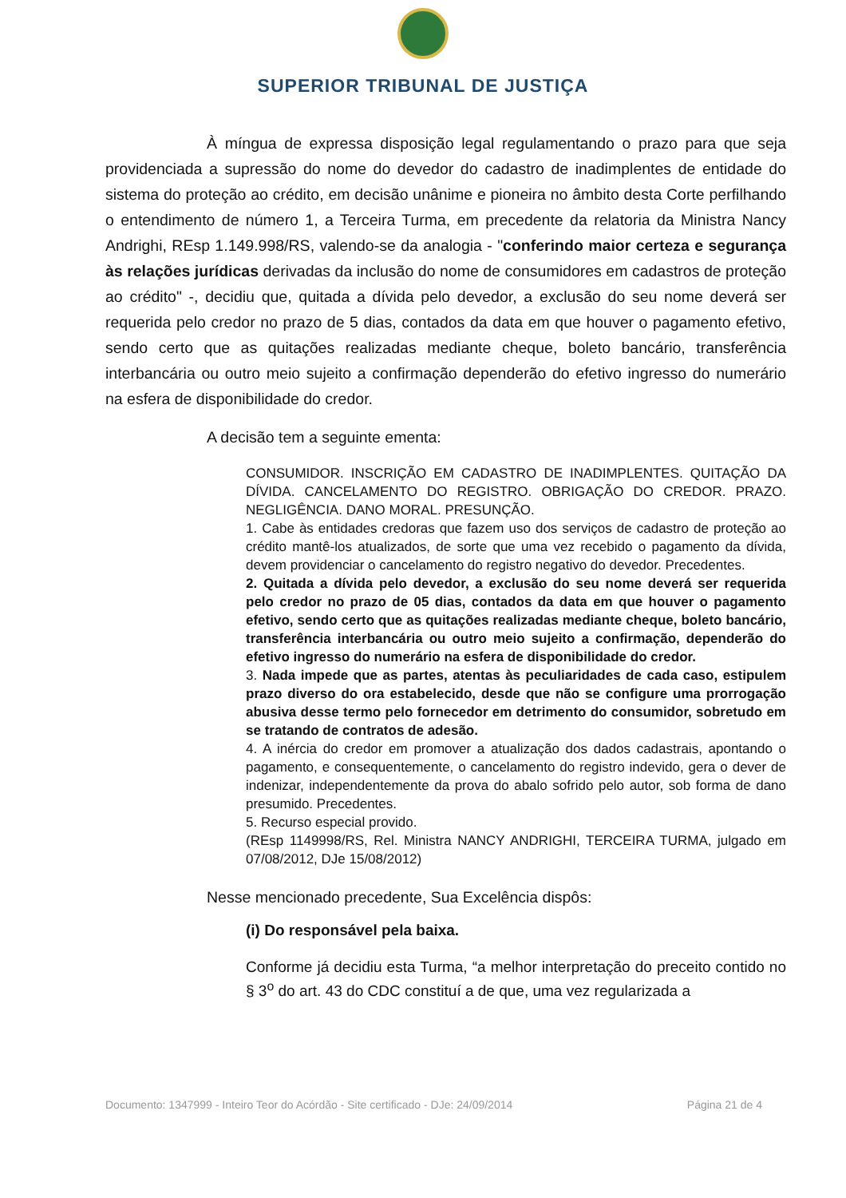SUPERIOR TRIBUNAL DE JUSTIÇA
À míngua de expressa disposição legal regulamentando o prazo para que seja providenciada a supressão do nome do devedor do cadastro de inadimplentes de entidade do sistema do proteção ao crédito, em decisão unânime e pioneira no âmbito desta Corte perfilhando o entendimento de número 1, a Terceira Turma, em precedente da relatoria da Ministra Nancy Andrighi, REsp 1.149.998/RS, valendo-se da analogia - "conferindo maior certeza e segurança às relações jurídicas derivadas da inclusão do nome de consumidores em cadastros de proteção ao crédito" -, decidiu que, quitada a dívida pelo devedor, a exclusão do seu nome deverá ser requerida pelo credor no prazo de 5 dias, contados da data em que houver o pagamento efetivo, sendo certo que as quitações realizadas mediante cheque, boleto bancário, transferência interbancária ou outro meio sujeito a confirmação dependerão do efetivo ingresso do numerário na esfera de disponibilidade do credor.
A decisão tem a seguinte ementa:
CONSUMIDOR. INSCRIÇÃO EM CADASTRO DE INADIMPLENTES. QUITAÇÃO DA DÍVIDA. CANCELAMENTO DO REGISTRO. OBRIGAÇÃO DO CREDOR. PRAZO. NEGLIGÊNCIA. DANO MORAL. PRESUNÇÃO.
1. Cabe às entidades credoras que fazem uso dos serviços de cadastro de proteção ao crédito mantê-los atualizados, de sorte que uma vez recebido o pagamento da dívida, devem providenciar o cancelamento do registro negativo do devedor. Precedentes.
2. Quitada a dívida pelo devedor, a exclusão do seu nome deverá ser requerida pelo credor no prazo de 05 dias, contados da data em que houver o pagamento efetivo, sendo certo que as quitações realizadas mediante cheque, boleto bancário, transferência interbancária ou outro meio sujeito a confirmação, dependerão do efetivo ingresso do numerário na esfera de disponibilidade do credor.
3. Nada impede que as partes, atentas às peculiaridades de cada caso, estipulem prazo diverso do ora estabelecido, desde que não se configure uma prorrogação abusiva desse termo pelo fornecedor em detrimento do consumidor, sobretudo em se tratando de contratos de adesão.
4. A inércia do credor em promover a atualização dos dados cadastrais, apontando o pagamento, e consequentemente, o cancelamento do registro indevido, gera o dever de indenizar, independentemente da prova do abalo sofrido pelo autor, sob forma de dano presumido. Precedentes.
5. Recurso especial provido.
(REsp 1149998/RS, Rel. Ministra NANCY ANDRIGHI, TERCEIRA TURMA, julgado em 07/08/2012, DJe 15/08/2012)
Nesse mencionado precedente, Sua Excelência dispôs:
(i) Do responsável pela baixa.
Conforme já decidiu esta Turma, “a melhor interpretação do preceito contido no § 3<sup>o</sup> do art. 43 do CDC constituí a de que, uma vez regularizada a
Documento: 1347999 - Inteiro Teor do Acórdão - Site certificado - DJe: 24/09/2014 Página 21 de 4